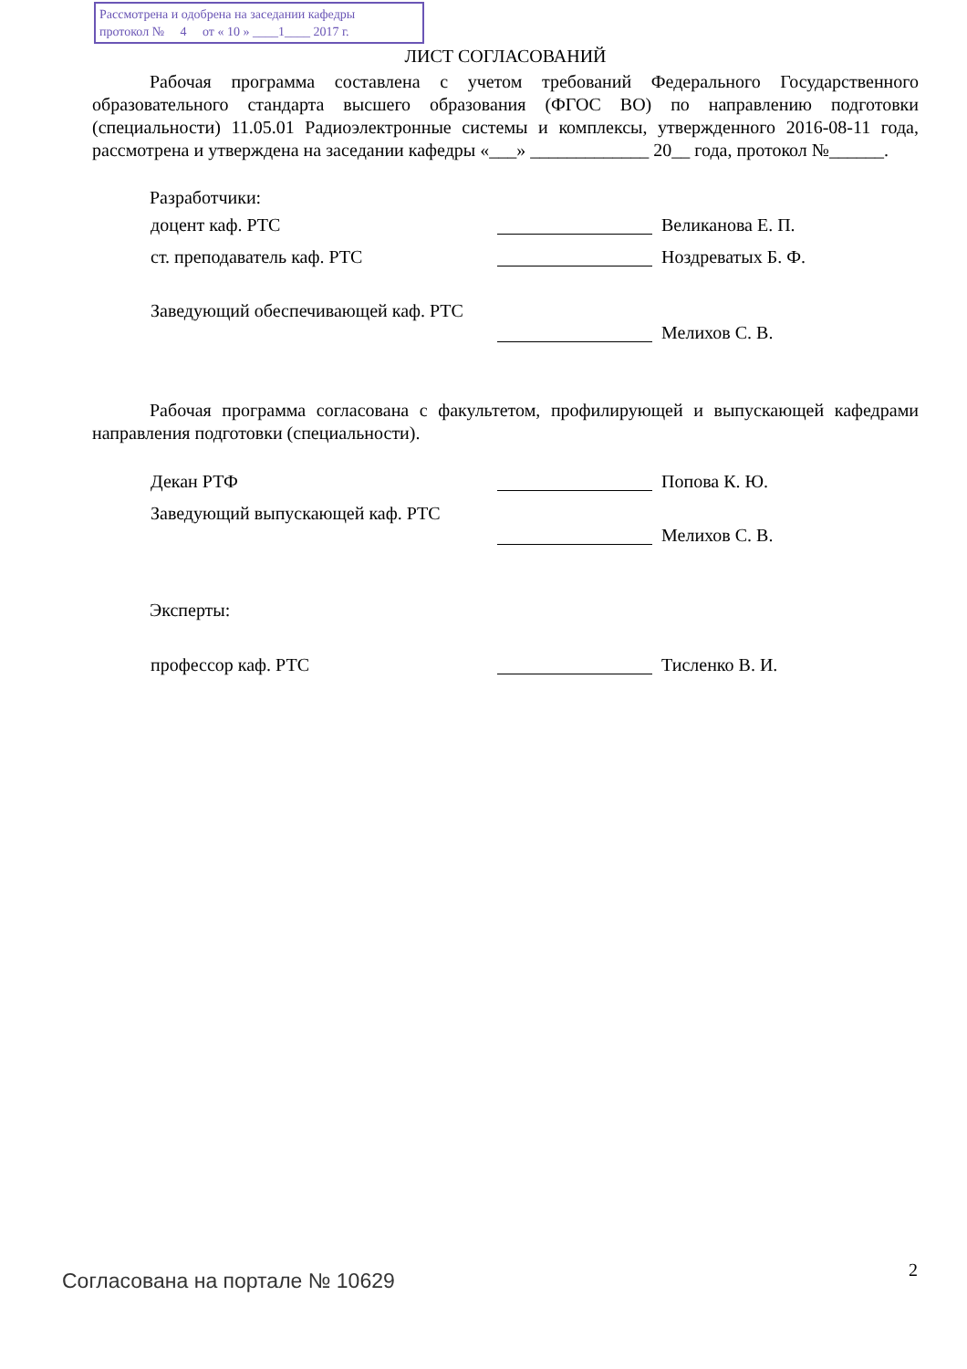Рассмотрена и одобрена на заседании кафедры
протокол № 4 от « 10 » ____1____ 2017 г.
ЛИСТ СОГЛАСОВАНИЙ
Рабочая программа составлена с учетом требований Федерального Государственного образовательного стандарта высшего образования (ФГОС ВО) по направлению подготовки (специальности) 11.05.01 Радиоэлектронные системы и комплексы, утвержденного 2016-08-11 года, рассмотрена и утверждена на заседании кафедры «___» _____________ 20__ года, протокол №______.
Разработчики:
доцент каф. РТС Великанова Е. П.
ст. преподаватель каф. РТС Ноздреватых Б. Ф.
Заведующий обеспечивающей каф. РТС
Мелихов С. В.
Рабочая программа согласована с факультетом, профилирующей и выпускающей кафедрами направления подготовки (специальности).
Декан РТФ Попова К. Ю.
Заведующий выпускающей каф. РТС
Мелихов С. В.
Эксперты:
профессор каф. РТС Тисленко В. И.
Согласована на портале № 10629 2